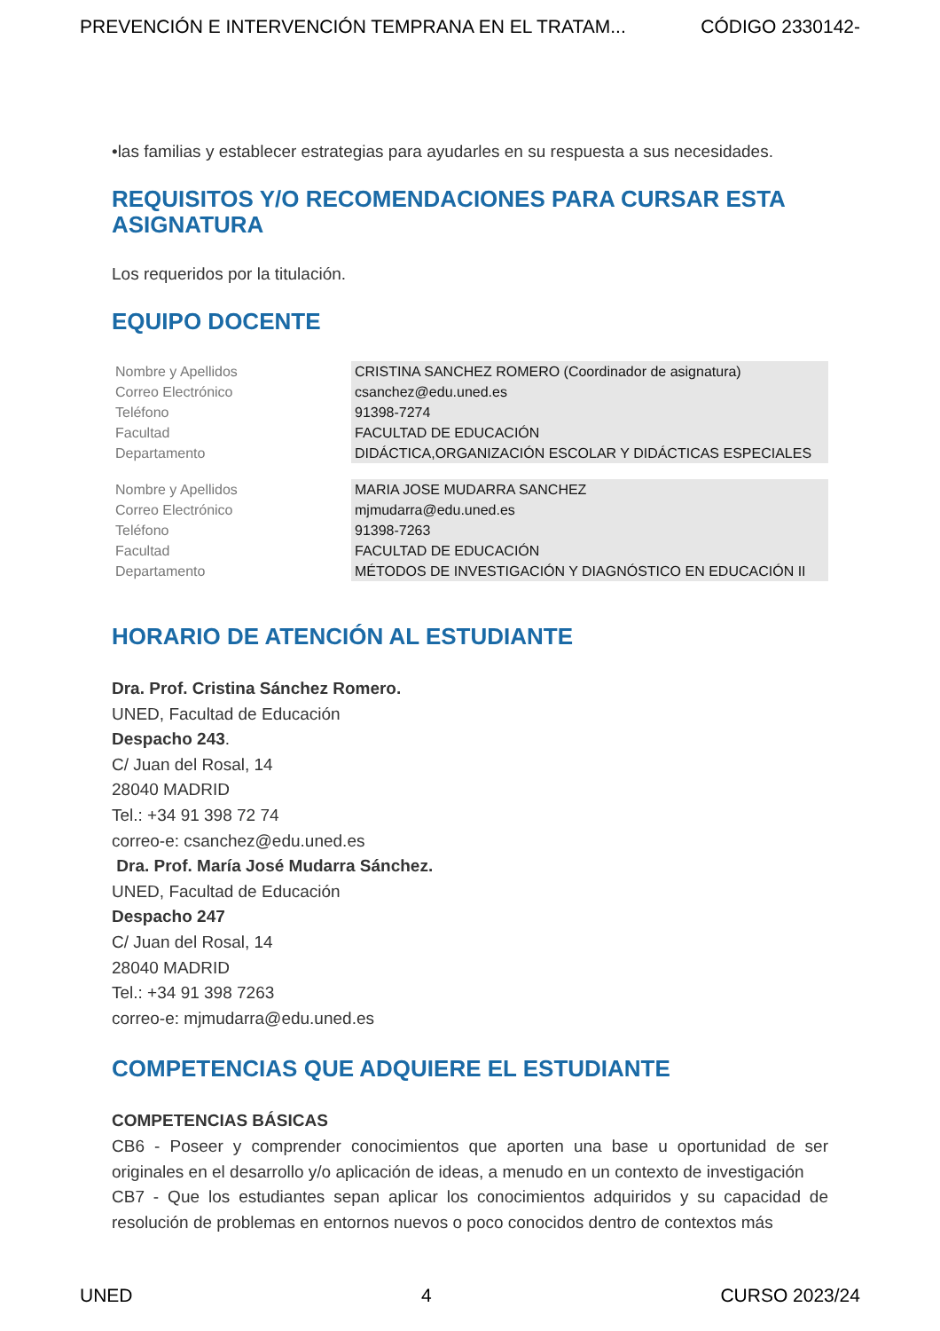PREVENCIÓN E INTERVENCIÓN TEMPRANA EN EL TRATAM... CÓDIGO 2330142-
•las familias y establecer estrategias para ayudarles en su respuesta a sus necesidades.
REQUISITOS Y/O RECOMENDACIONES PARA CURSAR ESTA ASIGNATURA
Los requeridos por la titulación.
EQUIPO DOCENTE
| Nombre y Apellidos | CRISTINA SANCHEZ ROMERO (Coordinador de asignatura) |
| Correo Electrónico | csanchez@edu.uned.es |
| Teléfono | 91398-7274 |
| Facultad | FACULTAD DE EDUCACIÓN |
| Departamento | DIDÁCTICA,ORGANIZACIÓN ESCOLAR Y DIDÁCTICAS ESPECIALES |
| Nombre y Apellidos | MARIA JOSE MUDARRA SANCHEZ |
| Correo Electrónico | mjmudarra@edu.uned.es |
| Teléfono | 91398-7263 |
| Facultad | FACULTAD DE EDUCACIÓN |
| Departamento | MÉTODOS DE INVESTIGACIÓN Y DIAGNÓSTICO EN EDUCACIÓN II |
HORARIO DE ATENCIÓN AL ESTUDIANTE
Dra. Prof. Cristina Sánchez Romero.
UNED, Facultad de Educación
Despacho 243.
C/ Juan del Rosal, 14
28040 MADRID
Tel.: +34 91 398 72 74
correo-e: csanchez@edu.uned.es
Dra. Prof. María José Mudarra Sánchez.
UNED, Facultad de Educación
Despacho 247
C/ Juan del Rosal, 14
28040 MADRID
Tel.: +34 91 398 7263
correo-e: mjmudarra@edu.uned.es
COMPETENCIAS QUE ADQUIERE EL ESTUDIANTE
COMPETENCIAS BÁSICAS
CB6 - Poseer y comprender conocimientos que aporten una base u oportunidad de ser originales en el desarrollo y/o aplicación de ideas, a menudo en un contexto de investigación
CB7 - Que los estudiantes sepan aplicar los conocimientos adquiridos y su capacidad de resolución de problemas en entornos nuevos o poco conocidos dentro de contextos más
UNED 4 CURSO 2023/24